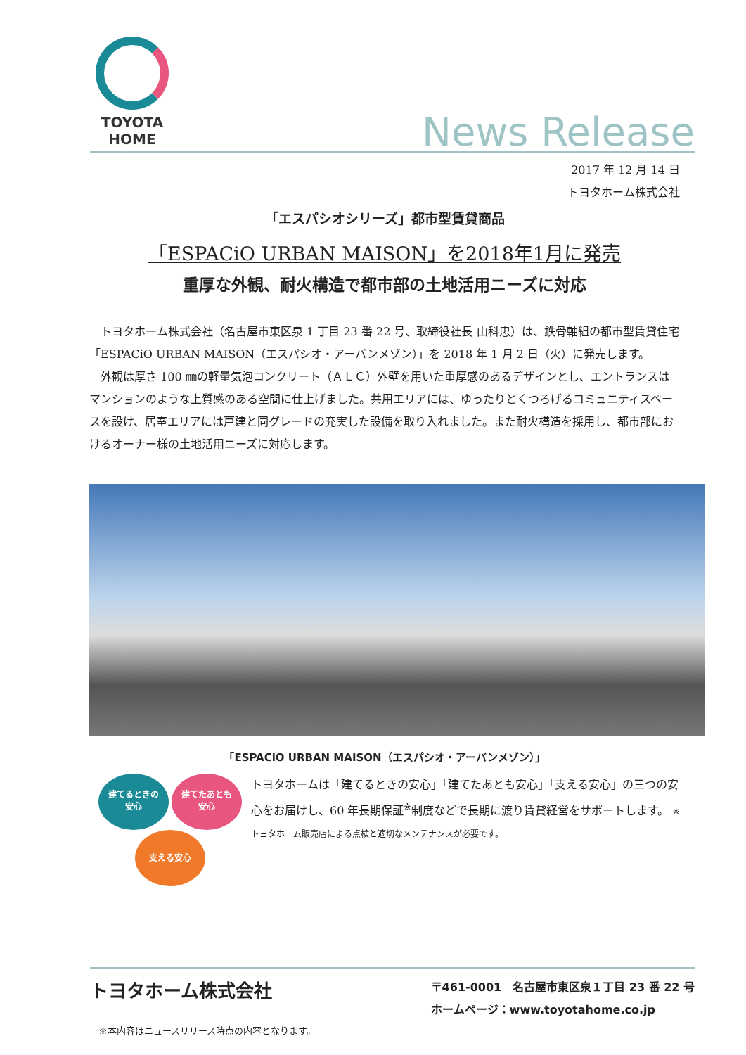TOYOTA
HOME
News Release
2017 年 12 月 14 日
トヨタホーム株式会社
「エスパシオシリーズ」都市型賃貸商品
「ESPACiO URBAN MAISON」を2018年1月に発売
重厚な外観、耐火構造で都市部の土地活用ニーズに対応
　トヨタホーム株式会社（名古屋市東区泉 1 丁目 23 番 22 号、取締役社長 山科忠）は、鉄骨軸組の都市型賃貸住宅「ESPACiO URBAN MAISON（エスパシオ・アーバンメゾン）」を 2018 年 1 月 2 日（火）に発売します。
　外観は厚さ 100 ㎜の軽量気泡コンクリート（ＡＬＣ）外壁を用いた重厚感のあるデザインとし、エントランスはマンションのような上質感のある空間に仕上げました。共用エリアには、ゆったりとくつろげるコミュニティスペースを設け、居室エリアには戸建と同グレードの充実した設備を取り入れました。また耐火構造を採用し、都市部におけるオーナー様の土地活用ニーズに対応します。
「ESPACiO URBAN MAISON（エスパシオ・アーバンメゾン）」
建てるときの
安心 建てたあとも
安心
支える安心
トヨタホームは「建てるときの安心」「建てたあとも安心」「支える安心」の三つの安心をお届けし、60 年長期保証<sup>※</sup>制度などで長期に渡り賃貸経営をサポートします。 ※ トヨタホーム販売店による点検と適切なメンテナンスが必要です。
トヨタホーム株式会社
※本内容はニュースリリース時点の内容となります。
〒461-0001　名古屋市東区泉１丁目 23 番 22 号
ホームページ：www.toyotahome.co.jp